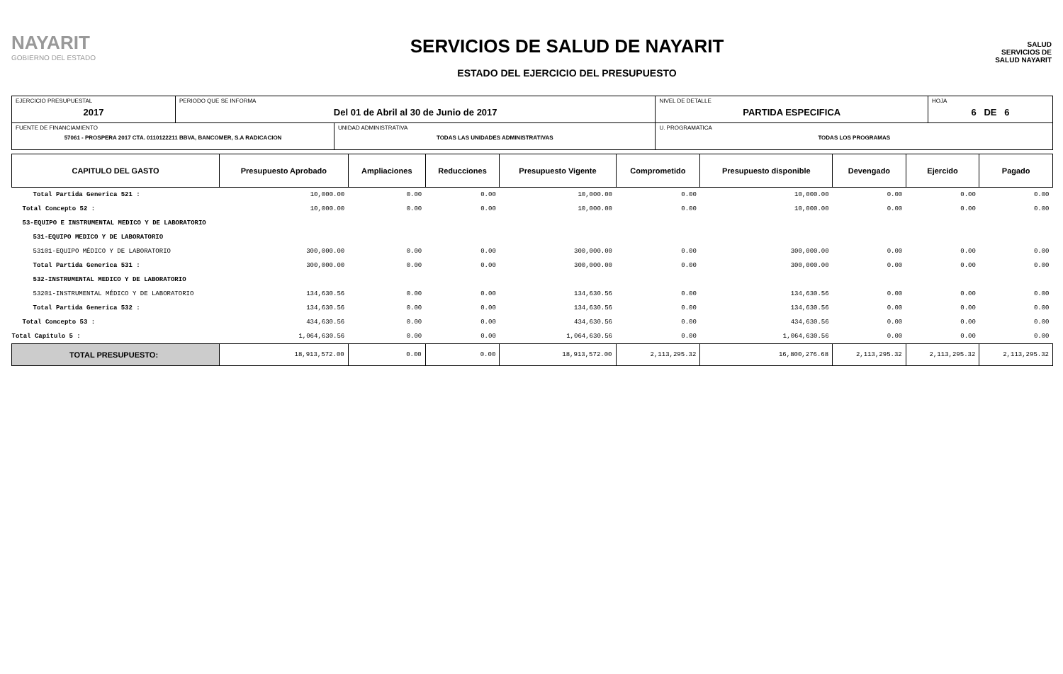NAYARIT
GOBIERNO DEL ESTADO
SERVICIOS DE SALUD DE NAYARIT
ESTADO DEL EJERCICIO DEL PRESUPUESTO
SALUD
SERVICIOS DE SALUD NAYARIT
| EJERCICIO PRESUPUESTAL 2017 | PERIODO QUE SE INFORMA Del 01 de Abril al 30 de Junio de 2017 | | NIVEL DE DETALLE PARTIDA ESPECIFICA | HOJA 6 DE 6 |
| FUENTE DE FINANCIAMIENTO 57061 - PROSPERA 2017 CTA. 0110122211 BBVA, BANCOMER, S.A RADICACION | | UNIDAD ADMINISTRATIVA TODAS LAS UNIDADES ADMINISTRATIVAS | U. PROGRAMATICA TODAS LOS PROGRAMAS | |
| CAPITULO DEL GASTO | Presupuesto Aprobado | Ampliaciones | Reducciones | Presupuesto Vigente | Comprometido | Presupuesto disponible | Devengado | Ejercido | Pagado |
| --- | --- | --- | --- | --- | --- | --- | --- | --- | --- |
| Total Partida Generica 521 : | 10,000.00 | 0.00 | 0.00 | 10,000.00 | 0.00 | 10,000.00 | 0.00 | 0.00 | 0.00 |
| Total Concepto 52 : | 10,000.00 | 0.00 | 0.00 | 10,000.00 | 0.00 | 10,000.00 | 0.00 | 0.00 | 0.00 |
| 53-EQUIPO E INSTRUMENTAL MEDICO Y DE LABORATORIO | | | | | | | | | |
| 531-EQUIPO MEDICO Y DE LABORATORIO | | | | | | | | | |
| 53101-EQUIPO MÉDICO Y DE LABORATORIO | 300,000.00 | 0.00 | 0.00 | 300,000.00 | 0.00 | 300,000.00 | 0.00 | 0.00 | 0.00 |
| Total Partida Generica 531 : | 300,000.00 | 0.00 | 0.00 | 300,000.00 | 0.00 | 300,000.00 | 0.00 | 0.00 | 0.00 |
| 532-INSTRUMENTAL MEDICO Y DE LABORATORIO | | | | | | | | | |
| 53201-INSTRUMENTAL MÉDICO Y DE LABORATORIO | 134,630.56 | 0.00 | 0.00 | 134,630.56 | 0.00 | 134,630.56 | 0.00 | 0.00 | 0.00 |
| Total Partida Generica 532 : | 134,630.56 | 0.00 | 0.00 | 134,630.56 | 0.00 | 134,630.56 | 0.00 | 0.00 | 0.00 |
| Total Concepto 53 : | 434,630.56 | 0.00 | 0.00 | 434,630.56 | 0.00 | 434,630.56 | 0.00 | 0.00 | 0.00 |
| Total Capitulo 5 : | 1,064,630.56 | 0.00 | 0.00 | 1,064,630.56 | 0.00 | 1,064,630.56 | 0.00 | 0.00 | 0.00 |
| TOTAL PRESUPUESTO: | 18,913,572.00 | 0.00 | 0.00 | 18,913,572.00 | 2,113,295.32 | 16,800,276.68 | 2,113,295.32 | 2,113,295.32 | 2,113,295.32 |